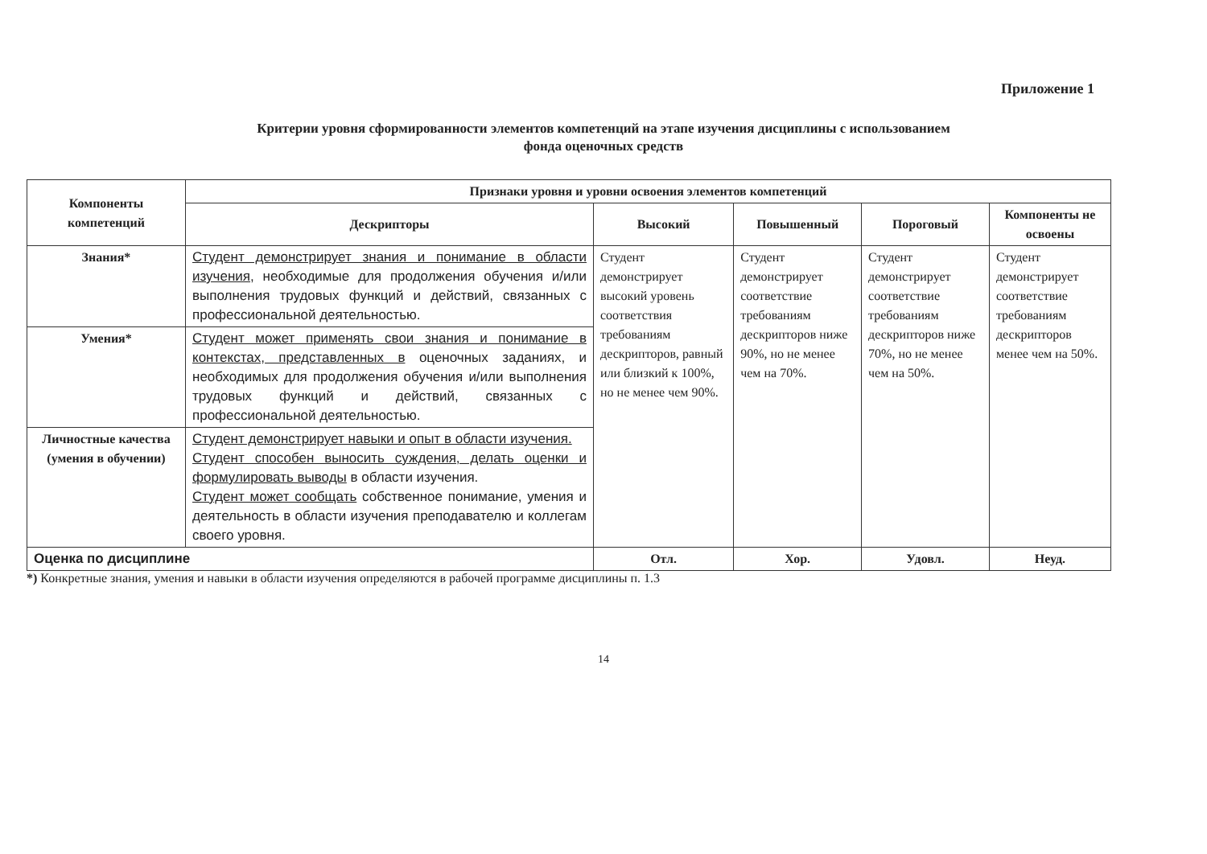Приложение 1
Критерии уровня сформированности элементов компетенций на этапе изучения дисциплины с использованием
фонда оценочных средств
| Компоненты компетенций | Признаки уровня и уровни освоения элементов компетенций | | | | |
| --- | --- | --- | --- | --- | --- |
| | Дескрипторы | Высокий | Повышенный | Пороговый | Компоненты не освоены |
| Знания* | Студент демонстрирует знания и понимание в области изучения, необходимые для продолжения обучения и/или выполнения трудовых функций и действий, связанных с профессиональной деятельностью. | Студент демонстрирует высокий уровень соответствия требованиям дескрипторов, равный или близкий к 100%, но не менее чем 90%. | Студент демонстрирует соответствие требованиям дескрипторов ниже 90%, но не менее чем на 70%. | Студент демонстрирует соответствие требованиям дескрипторов ниже 70%, но не менее чем на 50%. | Студент демонстрирует соответствие требованиям дескрипторов менее чем на 50%. |
| Умения* | Студент может применять свои знания и понимание в контекстах, представленных в оценочных заданиях, и необходимых для продолжения обучения и/или выполнения трудовых функций и действий, связанных с профессиональной деятельностью. | | | | |
| Личностные качества (умения в обучении) | Студент демонстрирует навыки и опыт в области изучения. Студент способен выносить суждения, делать оценки и формулировать выводы в области изучения. Студент может сообщать собственное понимание, умения и деятельность в области изучения преподавателю и коллегам своего уровня. | | | | |
| Оценка по дисциплине | | Отл. | Хор. | Удовл. | Неуд. |
*) Конкретные знания, умения и навыки в области изучения определяются в рабочей программе дисциплины п. 1.3
14